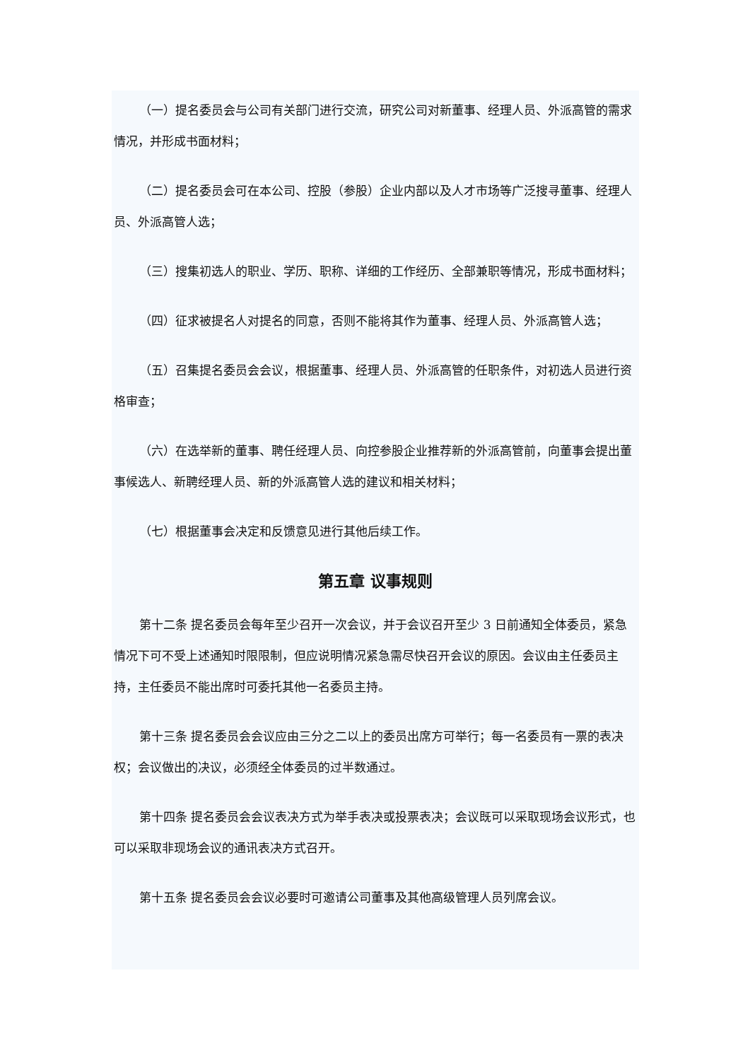（一）提名委员会与公司有关部门进行交流，研究公司对新董事、经理人员、外派高管的需求情况，并形成书面材料；
（二）提名委员会可在本公司、控股（参股）企业内部以及人才市场等广泛搜寻董事、经理人员、外派高管人选；
（三）搜集初选人的职业、学历、职称、详细的工作经历、全部兼职等情况，形成书面材料；
（四）征求被提名人对提名的同意，否则不能将其作为董事、经理人员、外派高管人选；
（五）召集提名委员会会议，根据董事、经理人员、外派高管的任职条件，对初选人员进行资格审查；
（六）在选举新的董事、聘任经理人员、向控参股企业推荐新的外派高管前，向董事会提出董事候选人、新聘经理人员、新的外派高管人选的建议和相关材料；
（七）根据董事会决定和反馈意见进行其他后续工作。
第五章 议事规则
第十二条 提名委员会每年至少召开一次会议，并于会议召开至少 3 日前通知全体委员，紧急情况下可不受上述通知时限限制，但应说明情况紧急需尽快召开会议的原因。会议由主任委员主持，主任委员不能出席时可委托其他一名委员主持。
第十三条 提名委员会会议应由三分之二以上的委员出席方可举行；每一名委员有一票的表决权；会议做出的决议，必须经全体委员的过半数通过。
第十四条 提名委员会会议表决方式为举手表决或投票表决；会议既可以采取现场会议形式，也可以采取非现场会议的通讯表决方式召开。
第十五条 提名委员会会议必要时可邀请公司董事及其他高级管理人员列席会议。